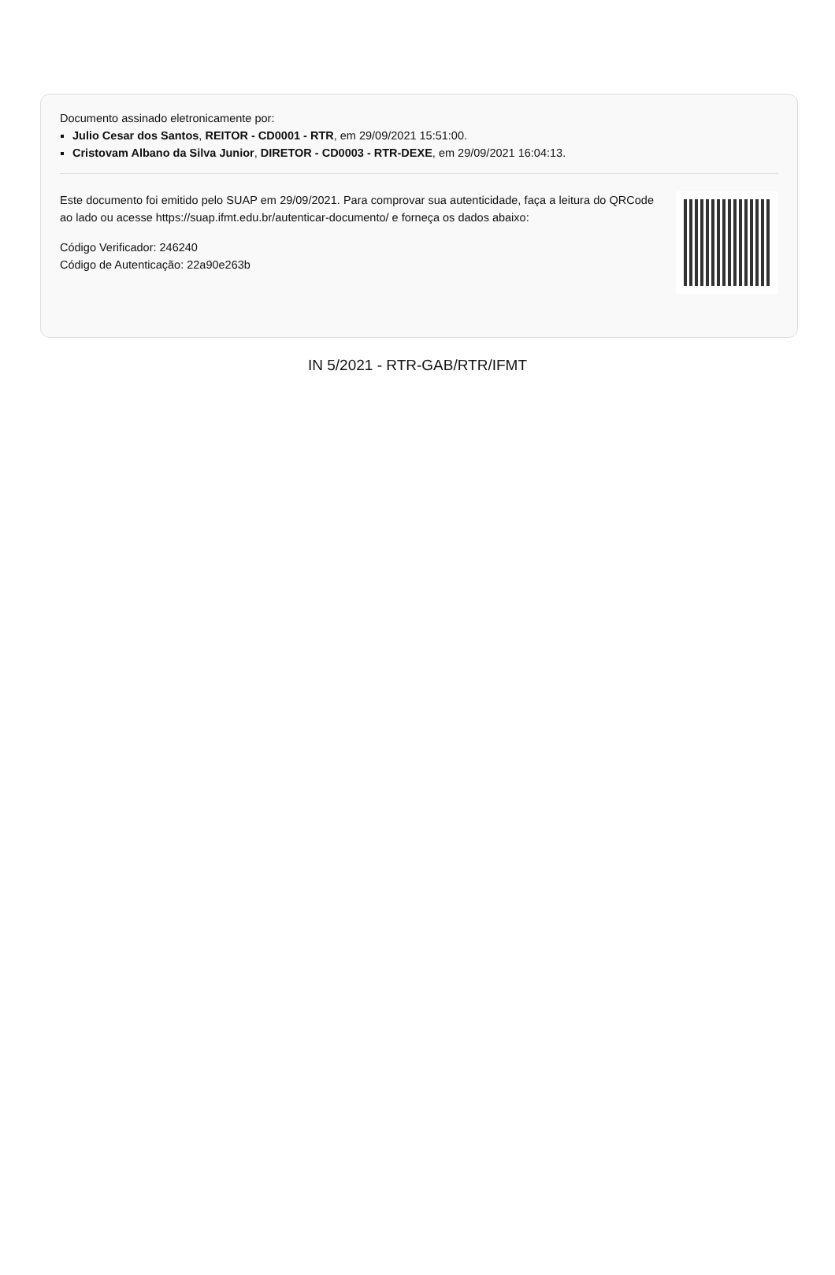Documento assinado eletronicamente por:
Julio Cesar dos Santos, REITOR - CD0001 - RTR, em 29/09/2021 15:51:00.
Cristovam Albano da Silva Junior, DIRETOR - CD0003 - RTR-DEXE, em 29/09/2021 16:04:13.
Este documento foi emitido pelo SUAP em 29/09/2021. Para comprovar sua autenticidade, faça a leitura do QRCode ao lado ou acesse https://suap.ifmt.edu.br/autenticar-documento/ e forneça os dados abaixo:
Código Verificador: 246240
Código de Autenticação: 22a90e263b
IN 5/2021 - RTR-GAB/RTR/IFMT